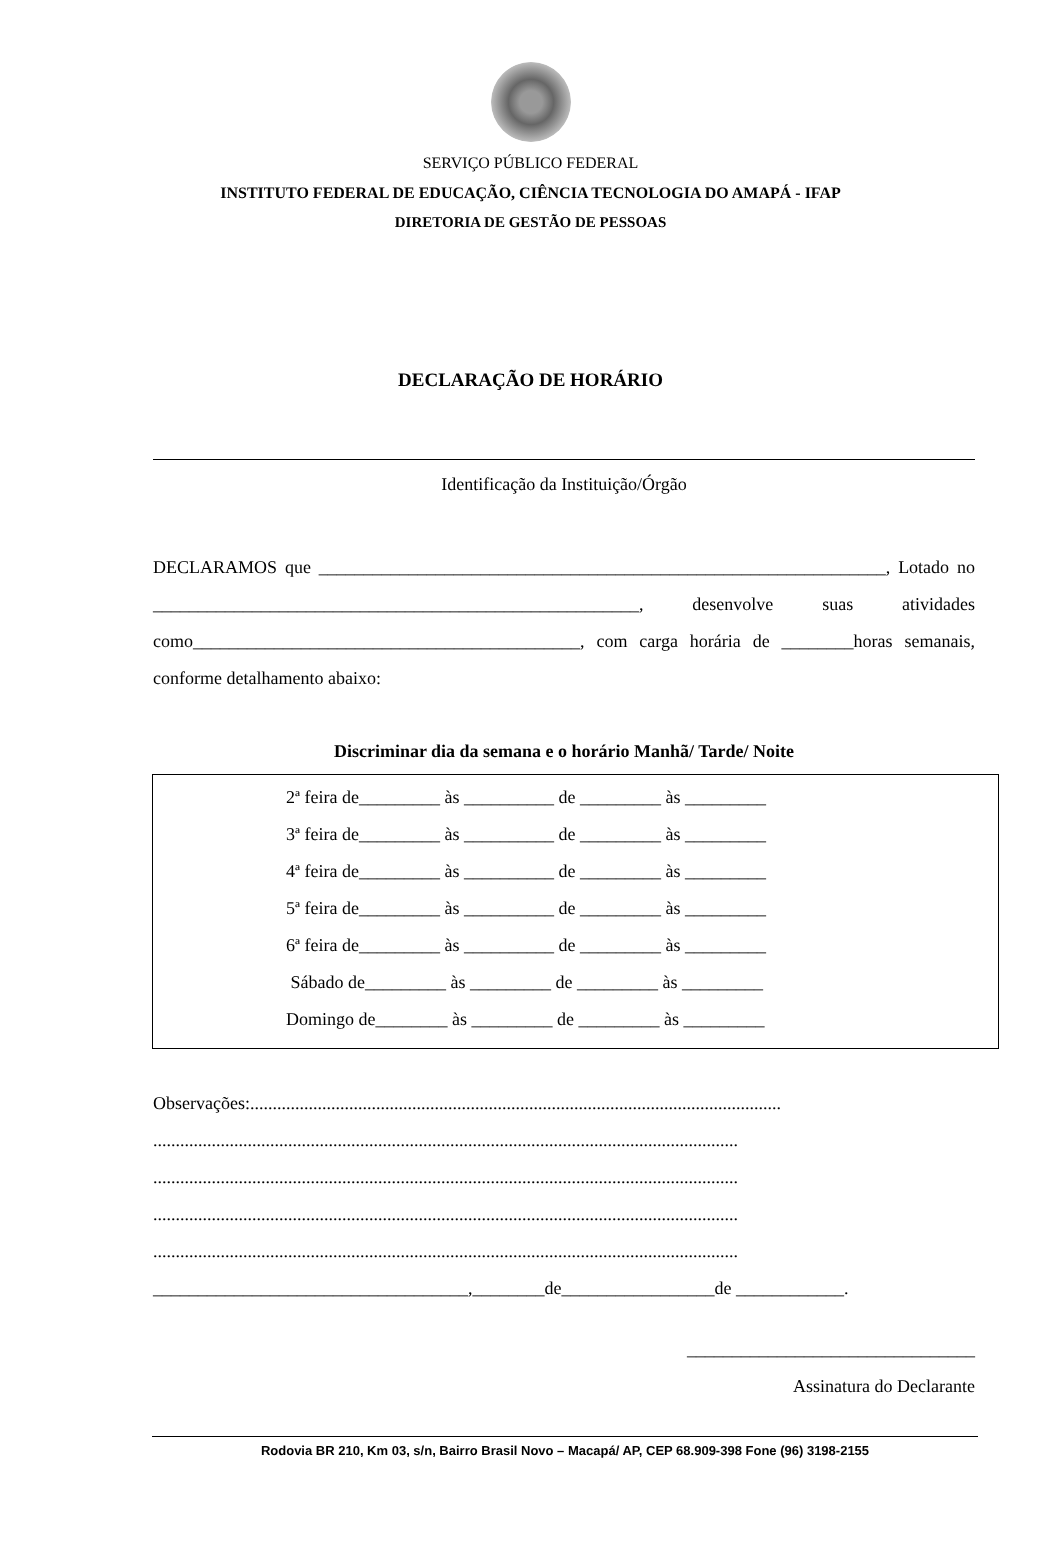SERVIÇO PÚBLICO FEDERAL
INSTITUTO FEDERAL DE EDUCAÇÃO, CIÊNCIA TECNOLOGIA DO AMAPÁ - IFAP
DIRETORIA DE GESTÃO DE PESSOAS
DECLARAÇÃO DE HORÁRIO
Identificação da Instituição/Órgão
DECLARAMOS que _______________________________________________________________, Lotado no ______________________________________________________, desenvolve suas atividades como___________________________________________, com carga horária de ________horas semanais, conforme detalhamento abaixo:
Discriminar dia da semana e o horário Manhã/ Tarde/ Noite
2ª feira de_________ às __________ de _________ às _________
3ª feira de_________ às __________ de _________ às _________
4ª feira de_________ às __________ de _________ às _________
5ª feira de_________ às __________ de _________ às _________
6ª feira de_________ às __________ de _________ às _________
Sábado de_________ às _________ de _________ às _________
Domingo de________ às _________ de _________ às _________
Observações:......................................................................................................................
..................................................................................................................................
..................................................................................................................................
..................................................................................................................................
..................................................................................................................................
___________________________________,________de_________________de ____________.
________________________________
Assinatura do Declarante
Rodovia BR 210, Km 03, s/n, Bairro Brasil Novo – Macapá/ AP, CEP 68.909-398 Fone (96) 3198-2155